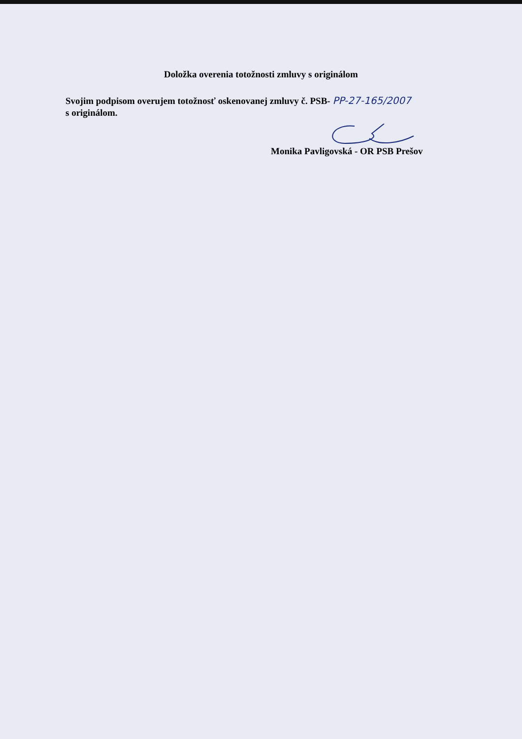Doložka overenia totožnosti zmluvy s originálom
Svojim podpisom overujem totožnosť oskenovanej zmluvy č. PSB- PP-27-165/2007
s originálom.
Monika Pavligovská - OR PSB Prešov